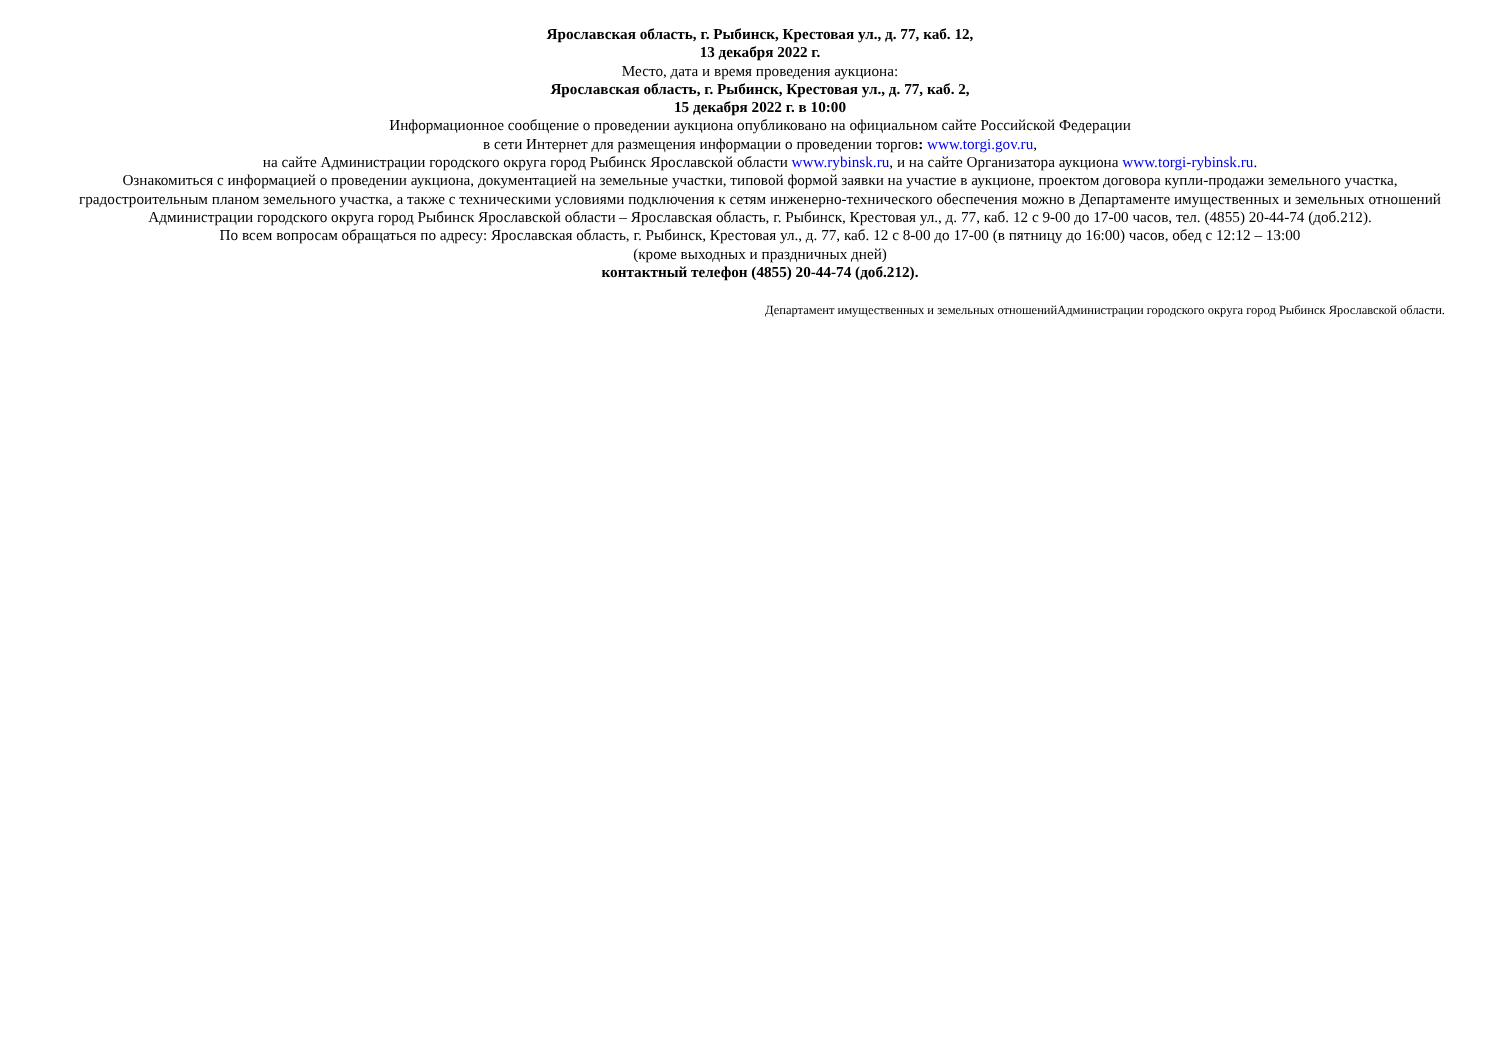Ярославская область, г. Рыбинск, Крестовая ул., д. 77, каб. 12,
13 декабря 2022 г.
Место, дата и время проведения аукциона:
Ярославская область, г. Рыбинск, Крестовая ул., д. 77, каб. 2,
15 декабря 2022 г. в 10:00
Информационное сообщение о проведении аукциона опубликовано на официальном сайте Российской Федерации
в сети Интернет для размещения информации о проведении торгов: www.torgi.gov.ru,
на сайте Администрации городского округа город Рыбинск Ярославской области www.rybinsk.ru, и на сайте Организатора аукциона www.torgi-rybinsk.ru.
Ознакомиться с информацией о проведении аукциона, документацией на земельные участки, типовой формой заявки на участие в аукционе, проектом договора купли-продажи земельного участка, градостроительным планом земельного участка, а также с техническими условиями подключения к сетям инженерно-технического обеспечения можно в Департаменте имущественных и земельных отношений Администрации городского округа город Рыбинск Ярославской области – Ярославская область, г. Рыбинск, Крестовая ул., д. 77, каб. 12 с 9-00 до 17-00 часов, тел. (4855) 20-44-74 (доб.212).
По всем вопросам обращаться по адресу: Ярославская область, г. Рыбинск, Крестовая ул., д. 77, каб. 12 с 8-00 до 17-00 (в пятницу до 16:00) часов, обед с 12:12 – 13:00
(кроме выходных и праздничных дней)
контактный телефон (4855) 20-44-74 (доб.212).
Департамент имущественных и земельных отношенийАдминистрации городского округа город Рыбинск Ярославской области.